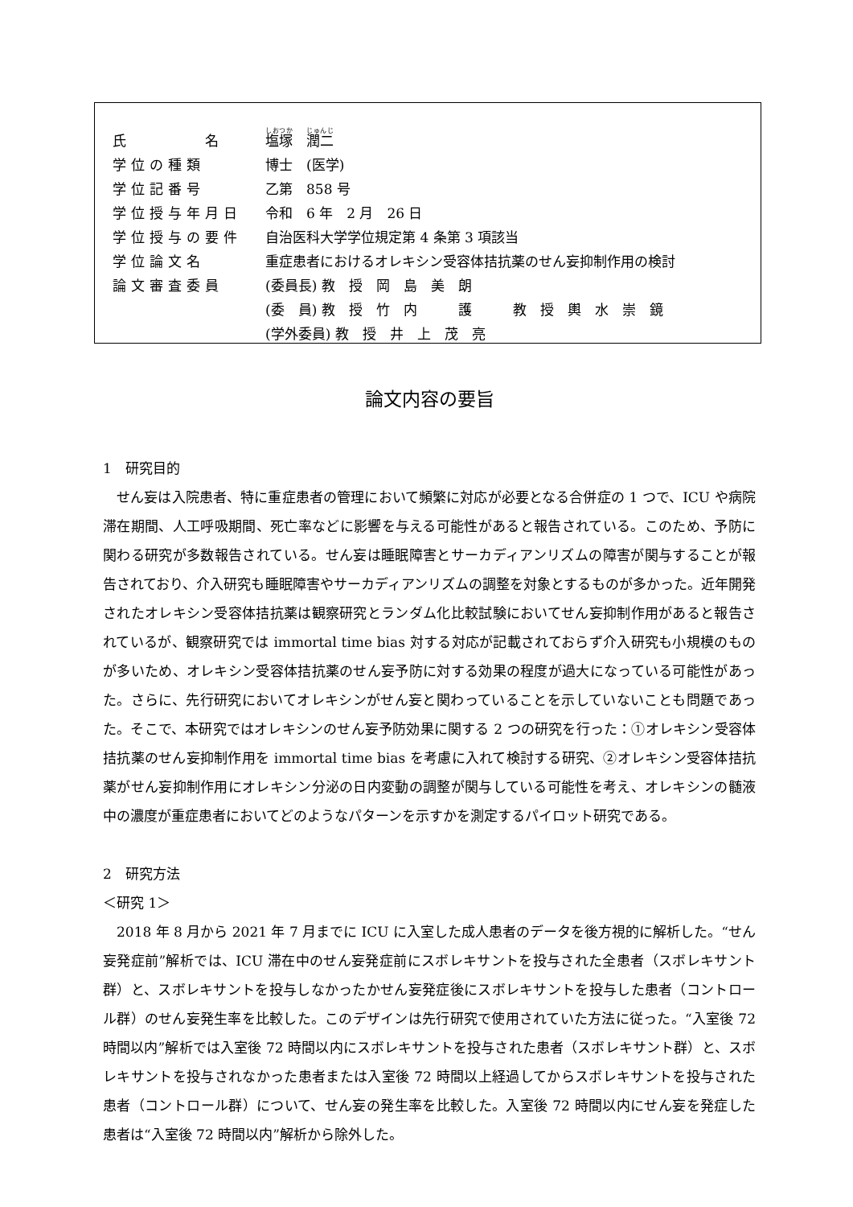| 氏 名 | 塩塚 潤二 |
| 学位の種類 | 博士 (医学) |
| 学位記番号 | 乙第 858 号 |
| 学位授与年月日 | 令和 6 年 2 月 26 日 |
| 学位授与の要件 | 自治医科大学学位規定第 4 条第 3 項該当 |
| 学位論文名 | 重症患者におけるオレキシン受容体拮抗薬のせん妄抑制作用の検討 |
| 論文審査委員 | (委員長) 教 授 岡 島 美 朗 |
| | (委 員) 教 授 竹 内 護 教 授 輿 水 崇 鏡 |
| | (学外委員) 教 授 井 上 茂 亮 |
論文内容の要旨
1　研究目的
せん妄は入院患者、特に重症患者の管理において頻繁に対応が必要となる合併症の 1 つで、ICU や病院滞在期間、人工呼吸期間、死亡率などに影響を与える可能性があると報告されている。このため、予防に関わる研究が多数報告されている。せん妄は睡眠障害とサーカディアンリズムの障害が関与することが報告されており、介入研究も睡眠障害やサーカディアンリズムの調整を対象とするものが多かった。近年開発されたオレキシン受容体拮抗薬は観察研究とランダム化比較試験においてせん妄抑制作用があると報告されているが、観察研究では immortal time bias 対する対応が記載されておらず介入研究も小規模のものが多いため、オレキシン受容体拮抗薬のせん妄予防に対する効果の程度が過大になっている可能性があった。さらに、先行研究においてオレキシンがせん妄と関わっていることを示していないことも問題であった。そこで、本研究ではオレキシンのせん妄予防効果に関する 2 つの研究を行った：①オレキシン受容体拮抗薬のせん妄抑制作用を immortal time bias を考慮に入れて検討する研究、②オレキシン受容体拮抗薬がせん妄抑制作用にオレキシン分泌の日内変動の調整が関与している可能性を考え、オレキシンの髄液中の濃度が重症患者においてどのようなパターンを示すかを測定するパイロット研究である。
2　研究方法
＜研究 1＞
2018 年 8 月から 2021 年 7 月までに ICU に入室した成人患者のデータを後方視的に解析した。“せん妄発症前”解析では、ICU 滞在中のせん妄発症前にスボレキサントを投与された全患者（スボレキサント群）と、スボレキサントを投与しなかったかせん妄発症後にスボレキサントを投与した患者（コントロール群）のせん妄発生率を比較した。このデザインは先行研究で使用されていた方法に従った。“入室後 72 時間以内”解析では入室後 72 時間以内にスボレキサントを投与された患者（スボレキサント群）と、スボレキサントを投与されなかった患者または入室後 72 時間以上経過してからスボレキサントを投与された患者（コントロール群）について、せん妄の発生率を比較した。入室後 72 時間以内にせん妄を発症した患者は“入室後 72 時間以内”解析から除外した。